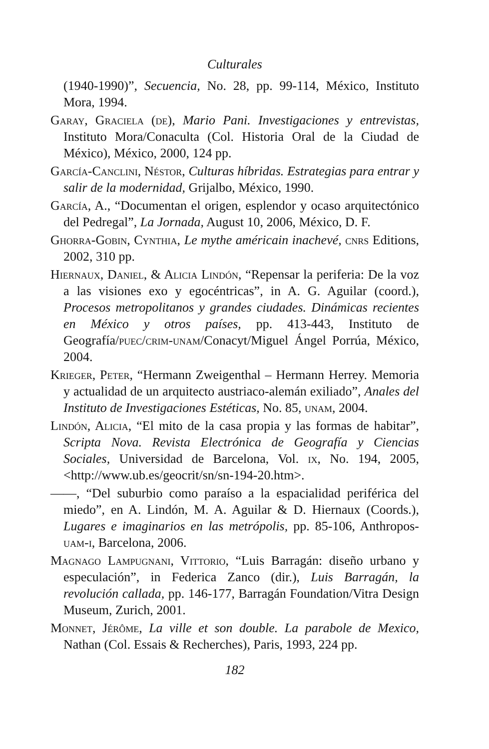Culturales
(1940-1990)”, Secuencia, No. 28, pp. 99-114, México, Instituto Mora, 1994.
Garay, Graciela (de), Mario Pani. Investigaciones y entrevistas, Instituto Mora/Conaculta (Col. Historia Oral de la Ciudad de México), México, 2000, 124 pp.
García-Canclini, Néstor, Culturas híbridas. Estrategias para entrar y salir de la modernidad, Grijalbo, México, 1990.
García, A., “Documentan el origen, esplendor y ocaso arquitectónico del Pedregal”, La Jornada, August 10, 2006, México, D. F.
Ghorra-Gobin, Cynthia, Le mythe américain inachevé, cnrs Editions, 2002, 310 pp.
Hiernaux, Daniel, & Alicia Lindón, “Repensar la periferia: De la voz a las visiones exo y egocéntricas”, in A. G. Aguilar (coord.), Procesos metropolitanos y grandes ciudades. Dinámicas recientes en México y otros países, pp. 413-443, Instituto de Geografía/puec/crim-unam/Conacyt/Miguel Ángel Porrúa, México, 2004.
Krieger, Peter, “Hermann Zweigenthal – Hermann Herrey. Memoria y actualidad de un arquitecto austriaco-alemán exiliado”, Anales del Instituto de Investigaciones Estéticas, No. 85, unam, 2004.
Lindón, Alicia, “El mito de la casa propia y las formas de habitar”, Scripta Nova. Revista Electrónica de Geografía y Ciencias Sociales, Universidad de Barcelona, Vol. ix, No. 194, 2005, <http://www.ub.es/geocrit/sn/sn-194-20.htm>.
——, “Del suburbio como paraíso a la espacialidad periférica del miedo”, en A. Lindón, M. A. Aguilar & D. Hiernaux (Coords.), Lugares e imaginarios en las metrópolis, pp. 85-106, Anthropos-uam-i, Barcelona, 2006.
Magnago Lampugnani, Vittorio, “Luis Barragán: diseño urbano y especulación”, in Federica Zanco (dir.), Luis Barragán, la revolución callada, pp. 146-177, Barragán Foundation/Vitra Design Museum, Zurich, 2001.
Monnet, Jérôme, La ville et son double. La parabole de Mexico, Nathan (Col. Essais & Recherches), Paris, 1993, 224 pp.
182